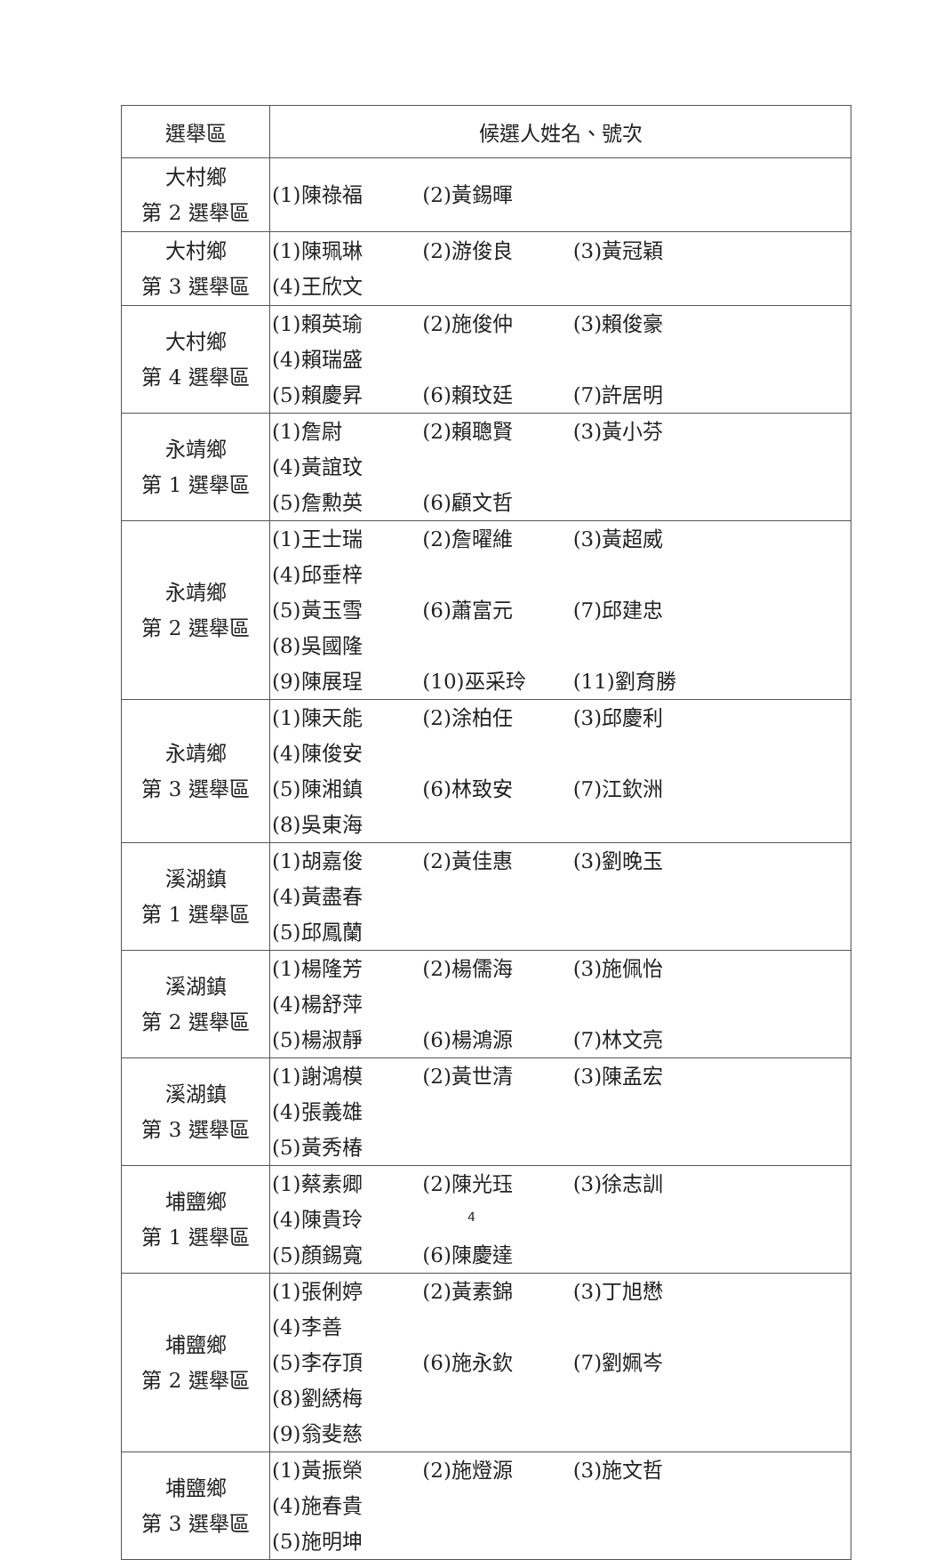| 選舉區 | 候選人姓名、號次 |
| --- | --- |
| 大村鄉 第 2 選舉區 | (1)陳祿福 (2)黃錫暉 |
| 大村鄉 第 3 選舉區 | (1)陳珮琳 (2)游俊良 (3)黃冠穎 (4)王欣文 |
| 大村鄉 第 4 選舉區 | (1)賴英瑜 (2)施俊仲 (3)賴俊豪 (4)賴瑞盛 (5)賴慶昇 (6)賴玟廷 (7)許居明 |
| 永靖鄉 第 1 選舉區 | (1)詹尉 (2)賴聰賢 (3)黃小芬 (4)黃誼玟 (5)詹勲英 (6)顧文哲 |
| 永靖鄉 第 2 選舉區 | (1)王士瑞 (2)詹曜維 (3)黃超威 (4)邱垂梓 (5)黃玉雪 (6)蕭富元 (7)邱建忠 (8)吳國隆 (9)陳展珵 (10)巫采玲 (11)劉育勝 |
| 永靖鄉 第 3 選舉區 | (1)陳天能 (2)涂柏任 (3)邱慶利 (4)陳俊安 (5)陳湘鎮 (6)林致安 (7)江欽洲 (8)吳東海 |
| 溪湖鎮 第 1 選舉區 | (1)胡嘉俊 (2)黃佳惠 (3)劉晚玉 (4)黃盡春 (5)邱鳳蘭 |
| 溪湖鎮 第 2 選舉區 | (1)楊隆芳 (2)楊儒海 (3)施佩怡 (4)楊舒萍 (5)楊淑靜 (6)楊鴻源 (7)林文亮 |
| 溪湖鎮 第 3 選舉區 | (1)謝鴻模 (2)黃世清 (3)陳孟宏 (4)張義雄 (5)黃秀椿 |
| 埔鹽鄉 第 1 選舉區 | (1)蔡素卿 (2)陳光珏 (3)徐志訓 (4)陳貴玲 (5)顏錫寬 (6)陳慶達 |
| 埔鹽鄉 第 2 選舉區 | (1)張俐婷 (2)黃素錦 (3)丁旭懋 (4)李善 (5)李存頂 (6)施永欽 (7)劉姵岑 (8)劉綉梅 (9)翁斐慈 |
| 埔鹽鄉 第 3 選舉區 | (1)黃振榮 (2)施燈源 (3)施文哲 (4)施春貴 (5)施明坤 |
4